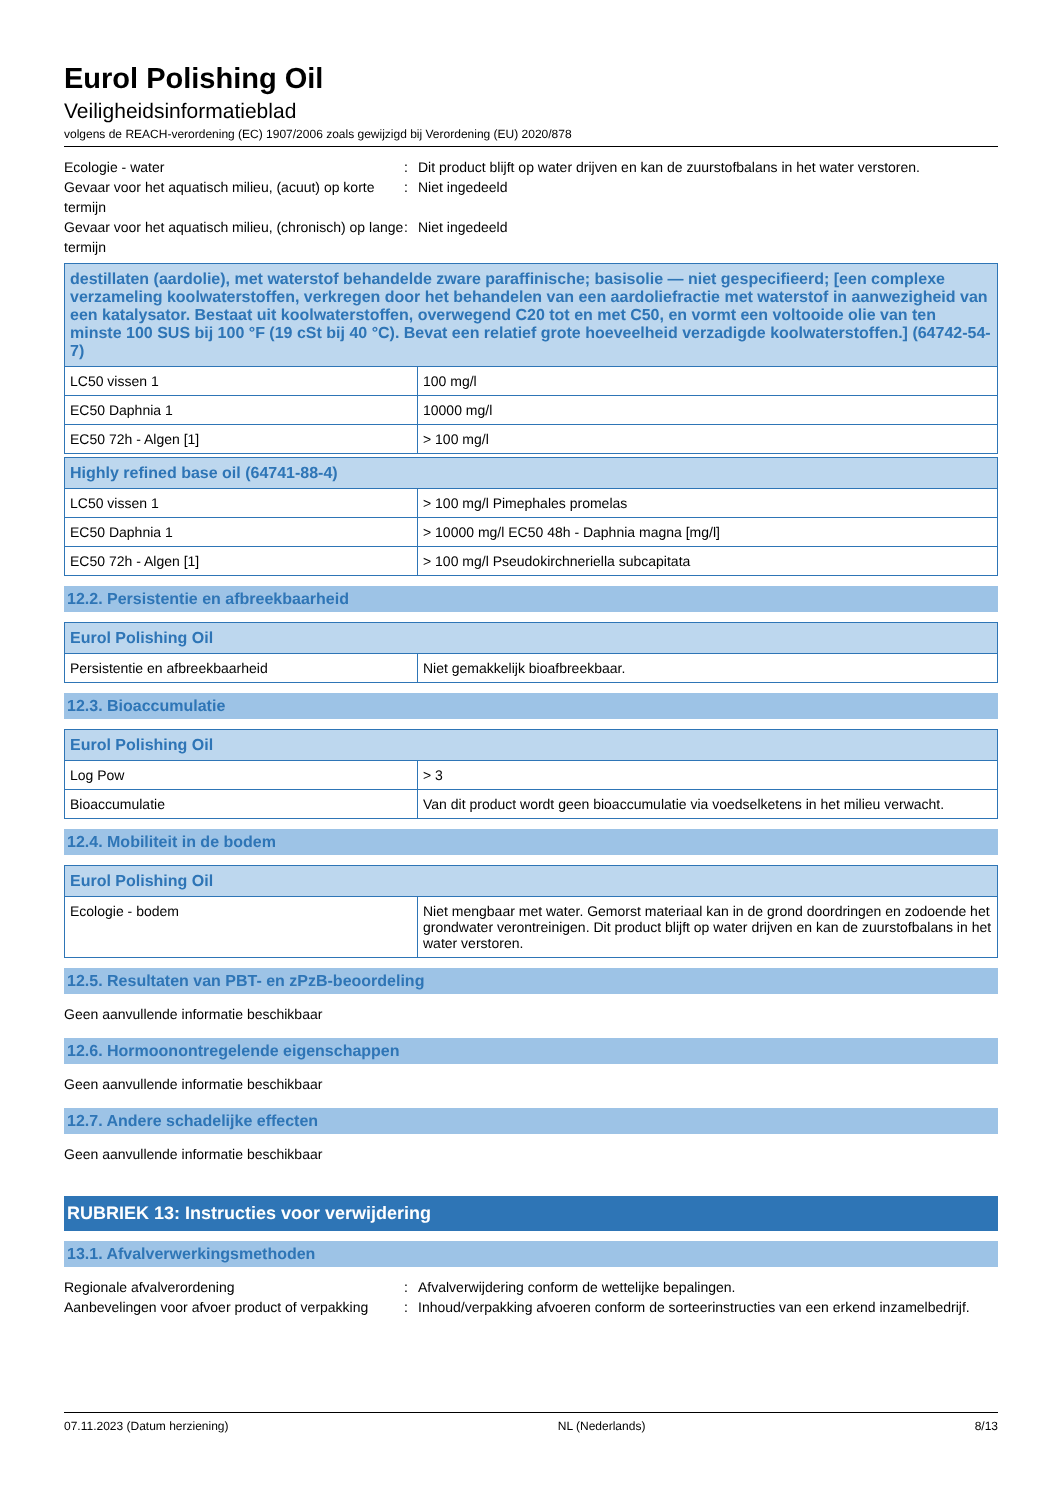Eurol Polishing Oil
Veiligheidsinformatieblad
volgens de REACH-verordening (EC) 1907/2006 zoals gewijzigd bij Verordening (EU) 2020/878
Ecologie - water
:
Dit product blijft op water drijven en kan de zuurstofbalans in het water verstoren.
Gevaar voor het aquatisch milieu, (acuut) op korte termijn
:
Niet ingedeeld
Gevaar voor het aquatisch milieu, (chronisch) op lange termijn
:
Niet ingedeeld
| destillaten (aardolie), met waterstof behandelde zware paraffinische; basisolie — niet gespecifieerd; [een complexe verzameling koolwaterstoffen, verkregen door het behandelen van een aardoliefractie met waterstof in aanwezigheid van een katalysator. Bestaat uit koolwaterstoffen, overwegend C20 tot en met C50, en vormt een voltooide olie van ten minste 100 SUS bij 100 °F (19 cSt bij 40 °C). Bevat een relatief grote hoeveelheid verzadigde koolwaterstoffen.] (64742-54-7) | |
| --- | --- |
| LC50 vissen 1 | 100 mg/l |
| EC50 Daphnia 1 | 10000 mg/l |
| EC50 72h - Algen [1] | > 100 mg/l |
| Highly refined base oil (64741-88-4) | |
| --- | --- |
| LC50 vissen 1 | > 100 mg/l Pimephales promelas |
| EC50 Daphnia 1 | > 10000 mg/l EC50 48h - Daphnia magna [mg/l] |
| EC50 72h - Algen [1] | > 100 mg/l Pseudokirchneriella subcapitata |
12.2. Persistentie en afbreekbaarheid
| Eurol Polishing Oil | |
| --- | --- |
| Persistentie en afbreekbaarheid | Niet gemakkelijk bioafbreekbaar. |
12.3. Bioaccumulatie
| Eurol Polishing Oil | |
| --- | --- |
| Log Pow | > 3 |
| Bioaccumulatie | Van dit product wordt geen bioaccumulatie via voedselketens in het milieu verwacht. |
12.4. Mobiliteit in de bodem
| Eurol Polishing Oil | |
| --- | --- |
| Ecologie - bodem | Niet mengbaar met water. Gemorst materiaal kan in de grond doordringen en zodoende het grondwater verontreinigen. Dit product blijft op water drijven en kan de zuurstofbalans in het water verstoren. |
12.5. Resultaten van PBT- en zPzB-beoordeling
Geen aanvullende informatie beschikbaar
12.6. Hormoonontregelende eigenschappen
Geen aanvullende informatie beschikbaar
12.7. Andere schadelijke effecten
Geen aanvullende informatie beschikbaar
RUBRIEK 13: Instructies voor verwijdering
13.1. Afvalverwerkingsmethoden
Regionale afvalverordening
:
Afvalverwijdering conform de wettelijke bepalingen.
Aanbevelingen voor afvoer product of verpakking
:
Inhoud/verpakking afvoeren conform de sorteerinstructies van een erkend inzamelbedrijf.
07.11.2023 (Datum herziening) NL (Nederlands) 8/13